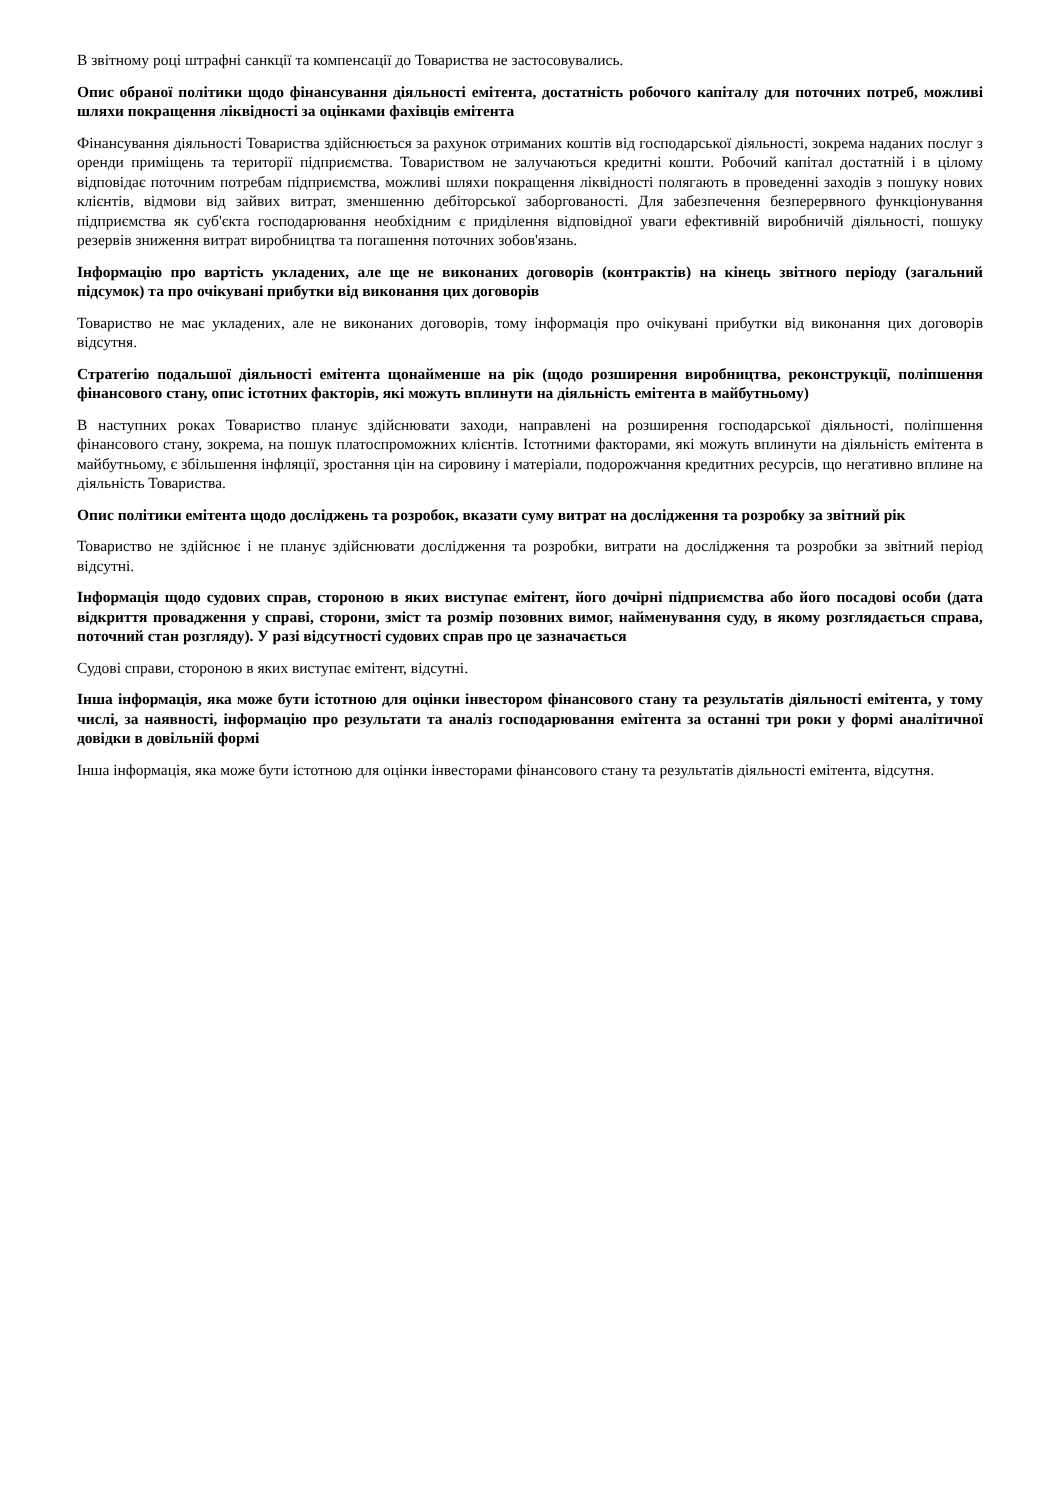В звітному році штрафні санкції та компенсації до Товариства не застосовувались.
Опис обраної політики щодо фінансування діяльності емітента, достатність робочого капіталу для поточних потреб, можливі шляхи покращення ліквідності за оцінками фахівців емітента
Фінансування діяльності Товариства здійснюється за рахунок отриманих коштів від господарської діяльності, зокрема наданих послуг з оренди приміщень та території підприємства. Товариством не залучаються кредитні кошти. Робочий капітал достатній і в цілому відповідає поточним потребам підприємства, можливі шляхи покращення ліквідності полягають в проведенні заходів з пошуку нових клієнтів, відмови від зайвих витрат, зменшенню дебіторської заборгованості. Для забезпечення безперервного функціонування підприємства як суб'єкта господарювання необхідним є приділення відповідної уваги ефективній виробничій діяльності, пошуку резервів зниження витрат виробництва та погашення поточних зобов'язань.
Інформацію про вартість укладених, але ще не виконаних договорів (контрактів) на кінець звітного періоду (загальний підсумок) та про очікувані прибутки від виконання цих договорів
Товариство не має укладених, але не виконаних договорів, тому інформація про очікувані прибутки від виконання цих договорів відсутня.
Стратегію подальшої діяльності емітента щонайменше на рік (щодо розширення виробництва, реконструкції, поліпшення фінансового стану, опис істотних факторів, які можуть вплинути на діяльність емітента в майбутньому)
В наступних роках Товариство планує здійснювати заходи, направлені на розширення господарської діяльності, поліпшення фінансового стану, зокрема, на пошук платоспроможних клієнтів. Істотними факторами, які можуть вплинути на діяльність емітента в майбутньому, є збільшення інфляції, зростання цін на сировину і матеріали, подорожчання кредитних ресурсів, що негативно вплине на діяльність Товариства.
Опис політики емітента щодо досліджень та розробок, вказати суму витрат на дослідження та розробку за звітний рік
Товариство не здійснює і не планує здійснювати дослідження та розробки, витрати на дослідження та розробки за звітний період відсутні.
Інформація щодо судових справ, стороною в яких виступає емітент, його дочірні підприємства або його посадові особи (дата відкриття провадження у справі, сторони, зміст та розмір позовних вимог, найменування суду, в якому розглядається справа, поточний стан розгляду). У разі відсутності судових справ про це зазначається
Судові справи, стороною в яких виступає емітент, відсутні.
Інша інформація, яка може бути істотною для оцінки інвестором фінансового стану та результатів діяльності емітента, у тому числі, за наявності, інформацію про результати та аналіз господарювання емітента за останні три роки у формі аналітичної довідки в довільній формі
Інша інформація, яка може бути істотною для оцінки інвесторами фінансового стану та результатів діяльності емітента, відсутня.